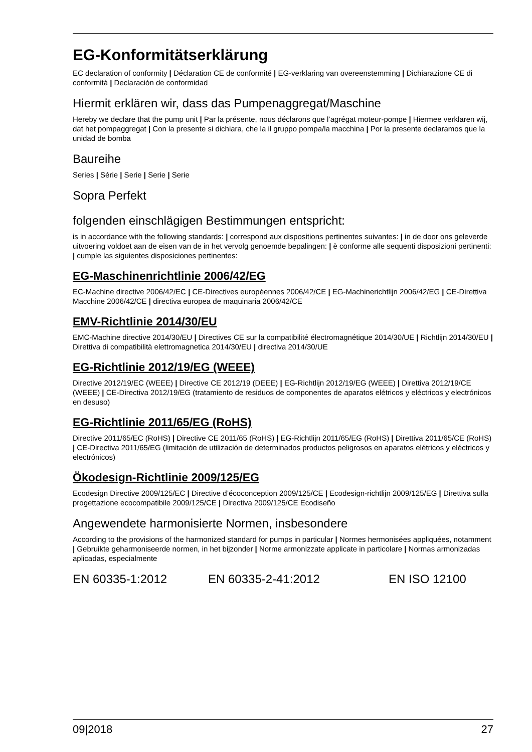EG-Konformitätserklärung
EC declaration of conformity | Déclaration CE de conformité | EG-verklaring van overeenstemming | Dichiarazione CE di conformità | Declaración de conformidad
Hiermit erklären wir, dass das Pumpenaggregat/Maschine
Hereby we declare that the pump unit | Par la présente, nous déclarons que l’agrégat moteur-pompe | Hiermee verklaren wij, dat het pompaggregat | Con la presente si dichiara, che la il gruppo pompa/la macchina | Por la presente declaramos que la unidad de bomba
Baureihe
Series | Série | Serie | Serie | Serie
Sopra Perfekt
folgenden einschlägigen Bestimmungen entspricht:
is in accordance with the following standards: | correspond aux dispositions pertinentes suivantes: | in de door ons geleverde uitvoering voldoet aan de eisen van de in het vervolg genoemde bepalingen: | è conforme alle sequenti disposizioni pertinenti: | cumple las siguientes disposiciones pertinentes:
EG-Maschinenrichtlinie 2006/42/EG
EC-Machine directive 2006/42/EC | CE-Directives européennes 2006/42/CE | EG-Machinerichtlijn 2006/42/EG | CE-Direttiva Macchine 2006/42/CE | directiva europea de maquinaria 2006/42/CE
EMV-Richtlinie 2014/30/EU
EMC-Machine directive 2014/30/EU | Directives CE sur la compatibilité électromagnétique 2014/30/UE | Richtlijn 2014/30/EU | Direttiva di compatibilità elettromagnetica 2014/30/EU | directiva 2014/30/UE
EG-Richtlinie 2012/19/EG (WEEE)
Directive 2012/19/EC (WEEE) | Directive CE 2012/19 (DEEE) | EG-Richtlijn 2012/19/EG (WEEE) | Direttiva 2012/19/CE (WEEE) | CE-Directiva 2012/19/EG (tratamiento de residuos de componentes de aparatos elétricos y eléctricos y electrónicos en desuso)
EG-Richtlinie 2011/65/EG (RoHS)
Directive 2011/65/EC (RoHS) | Directive CE 2011/65 (RoHS) | EG-Richtlijn 2011/65/EG (RoHS) | Direttiva 2011/65/CE (RoHS) | CE-Directiva 2011/65/EG (limitación de utilización de determinados productos peligrosos en aparatos elétricos y eléctricos y electrónicos)
Ökodesign-Richtlinie 2009/125/EG
Ecodesign Directive 2009/125/EC | Directive d’écoconception 2009/125/CE | Ecodesign-richtlijn 2009/125/EG | Direttiva sulla progettazione ecocompatibile 2009/125/CE | Directiva 2009/125/CE Ecodiseño
Angewendete harmonisierte Normen, insbesondere
According to the provisions of the harmonized standard for pumps in particular | Normes hermonisées appliquées, notamment | Gebruikte geharmoniseerde normen, in het bijzonder | Norme armonizzate applicate in particolare | Normas armonizadas aplicadas, especialmente
EN 60335-1:2012 EN 60335-2-41:2012 EN ISO 12100
09|2018 27